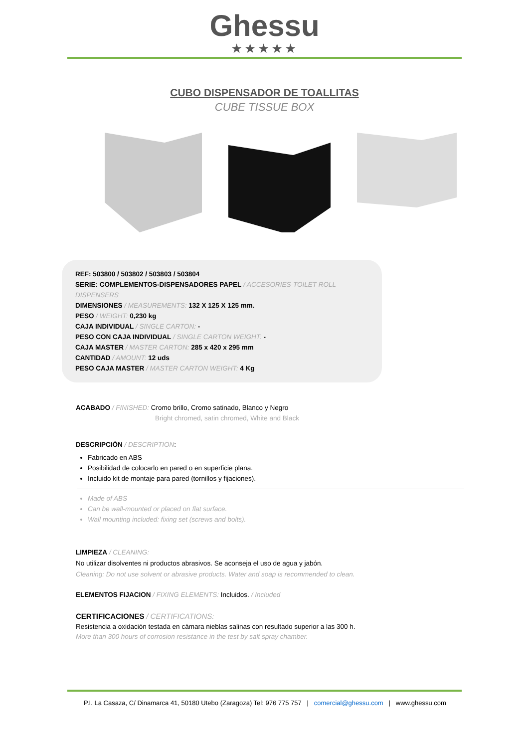Ghessu
★★★★★
CUBO DISPENSADOR DE TOALLITAS
CUBE TISSUE BOX
REF: 503800 / 503802 / 503803 / 503804
SERIE: COMPLEMENTOS-DISPENSADORES PAPEL / ACCESORIES-TOILET ROLL DISPENSERS
DIMENSIONES / MEASUREMENTS: 132 X 125 X 125 mm.
PESO / WEIGHT: 0,230 kg
CAJA INDIVIDUAL / SINGLE CARTON: -
PESO CON CAJA INDIVIDUAL / SINGLE CARTON WEIGHT: -
CAJA MASTER / MASTER CARTON: 285 x 420 x 295 mm
CANTIDAD / AMOUNT: 12 uds
PESO CAJA MASTER / MASTER CARTON WEIGHT: 4 Kg
ACABADO / FINISHED: Cromo brillo, Cromo satinado, Blanco y Negro
Bright chromed, satin chromed, White and Black
DESCRIPCIÓN / DESCRIPTION:
Fabricado en ABS
Posibilidad de colocarlo en pared o en superficie plana.
Incluido kit de montaje para pared (tornillos y fijaciones).
Made of ABS
Can be wall-mounted or placed on flat surface.
Wall mounting included: fixing set (screws and bolts).
LIMPIEZA / CLEANING:
No utilizar disolventes ni productos abrasivos. Se aconseja el uso de agua y jabón.
Cleaning: Do not use solvent or abrasive products. Water and soap is recommended to clean.
ELEMENTOS FIJACION / FIXING ELEMENTS: Incluidos. / Included
CERTIFICACIONES / CERTIFICATIONS:
Resistencia a oxidación testada en cámara nieblas salinas con resultado superior a las 300 h.
More than 300 hours of corrosion resistance in the test by salt spray chamber.
P.I. La Casaza, C/ Dinamarca 41, 50180 Utebo (Zaragoza) Tel: 976 775 757 | comercial@ghessu.com | www.ghessu.com